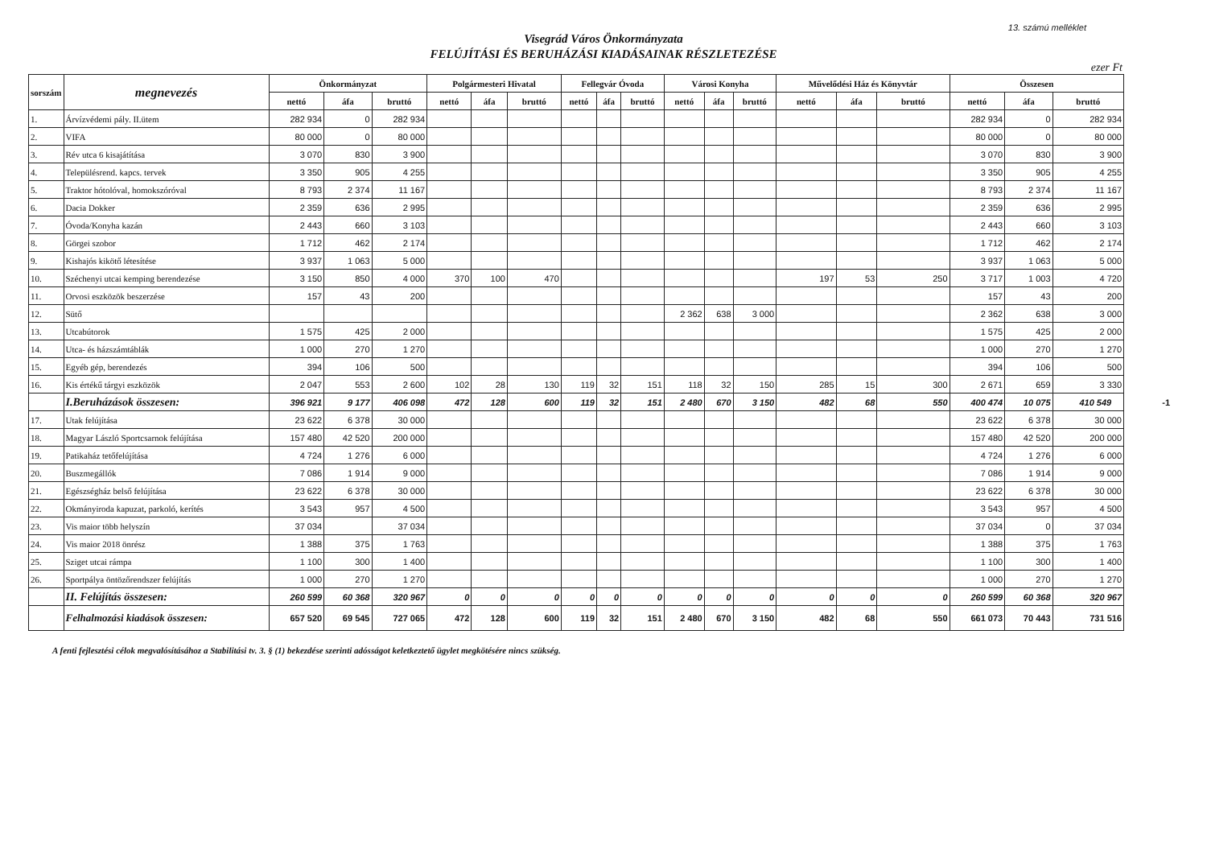13. számú melléklet
Visegrád Város Önkormányzata
FELÚJÍTÁSI ÉS BERUHÁZÁSI KIADÁSAINAK RÉSZLETEZÉSE
ezer Ft
| sorszám | megnevezés | Önkormányzat | | | Polgármesteri Hivatal | | | Fellegvár Óvoda | | | Városi Konyha | | | Művelődési Ház és Könyvtár | | | Összesen | | |
| --- | --- | --- | --- | --- | --- | --- | --- | --- | --- | --- | --- | --- | --- | --- | --- | --- | --- | --- | --- |
| | | nettó | áfa | bruttó | nettó | áfa | bruttó | nettó | áfa | bruttó | nettó | áfa | bruttó | nettó | áfa | bruttó | nettó | áfa | bruttó |
| 1. | Árvízvédemi pály. II.ütem | 282 934 | 0 | 282 934 | | | | | | | | | | | | | 282 934 | 0 | 282 934 |
| 2. | VIFA | 80 000 | 0 | 80 000 | | | | | | | | | | | | | 80 000 | 0 | 80 000 |
| 3. | Rév utca 6 kisajátítása | 3 070 | 830 | 3 900 | | | | | | | | | | | | | 3 070 | 830 | 3 900 |
| 4. | Településrend. kapcs. tervek | 3 350 | 905 | 4 255 | | | | | | | | | | | | | 3 350 | 905 | 4 255 |
| 5. | Traktor hótolóval, homokszóróval | 8 793 | 2 374 | 11 167 | | | | | | | | | | | | | 8 793 | 2 374 | 11 167 |
| 6. | Dacia Dokker | 2 359 | 636 | 2 995 | | | | | | | | | | | | | 2 359 | 636 | 2 995 |
| 7. | Óvoda/Konyha kazán | 2 443 | 660 | 3 103 | | | | | | | | | | | | | 2 443 | 660 | 3 103 |
| 8. | Görgei szobor | 1 712 | 462 | 2 174 | | | | | | | | | | | | | 1 712 | 462 | 2 174 |
| 9. | Kishajós kikötő létesítése | 3 937 | 1 063 | 5 000 | | | | | | | | | | | | | 3 937 | 1 063 | 5 000 |
| 10. | Széchenyi utcai kemping berendezése | 3 150 | 850 | 4 000 | 370 | 100 | 470 | | | | | | | 197 | 53 | 250 | 3 717 | 1 003 | 4 720 |
| 11. | Orvosi eszközök beszerzése | 157 | 43 | 200 | | | | | | | | | | | | | 157 | 43 | 200 |
| 12. | Sütő | | | | | | | | | | 2 362 | 638 | 3 000 | | | | 2 362 | 638 | 3 000 |
| 13. | Utcabútorok | 1 575 | 425 | 2 000 | | | | | | | | | | | | | 1 575 | 425 | 2 000 |
| 14. | Utca- és házszámtáblák | 1 000 | 270 | 1 270 | | | | | | | | | | | | | 1 000 | 270 | 1 270 |
| 15. | Egyéb gép, berendezés | 394 | 106 | 500 | | | | | | | | | | | | | 394 | 106 | 500 |
| 16. | Kis értékű tárgyi eszközök | 2 047 | 553 | 2 600 | 102 | 28 | 130 | 119 | 32 | 151 | 118 | 32 | 150 | 285 | 15 | 300 | 2 671 | 659 | 3 330 |
| | I.Beruházások összesen: | 396 921 | 9 177 | 406 098 | 472 | 128 | 600 | 119 | 32 | 151 | 2 480 | 670 | 3 150 | 482 | 68 | 550 | 400 474 | 10 075 | 410 549 -1 |
| 17. | Utak felújítása | 23 622 | 6 378 | 30 000 | | | | | | | | | | | | | 23 622 | 6 378 | 30 000 |
| 18. | Magyar László Sportcsarnok felújítása | 157 480 | 42 520 | 200 000 | | | | | | | | | | | | | 157 480 | 42 520 | 200 000 |
| 19. | Patikaház tetőfelújítása | 4 724 | 1 276 | 6 000 | | | | | | | | | | | | | 4 724 | 1 276 | 6 000 |
| 20. | Buszmegállók | 7 086 | 1 914 | 9 000 | | | | | | | | | | | | | 7 086 | 1 914 | 9 000 |
| 21. | Egészségház belső felújítása | 23 622 | 6 378 | 30 000 | | | | | | | | | | | | | 23 622 | 6 378 | 30 000 |
| 22. | Okmányiroda kapuzat, parkoló, kerítés | 3 543 | 957 | 4 500 | | | | | | | | | | | | | 3 543 | 957 | 4 500 |
| 23. | Vis maior több helyszín | 37 034 | | 37 034 | | | | | | | | | | | | | 37 034 | 0 | 37 034 |
| 24. | Vis maior 2018 önrész | 1 388 | 375 | 1 763 | | | | | | | | | | | | | 1 388 | 375 | 1 763 |
| 25. | Sziget utcai rámpa | 1 100 | 300 | 1 400 | | | | | | | | | | | | | 1 100 | 300 | 1 400 |
| 26. | Sportpálya öntözőrendszer felújítás | 1 000 | 270 | 1 270 | | | | | | | | | | | | | 1 000 | 270 | 1 270 |
| | II. Felújítás összesen: | 260 599 | 60 368 | 320 967 | 0 | 0 | 0 | 0 | 0 | 0 | 0 | 0 | 0 | 0 | 0 | 0 | 260 599 | 60 368 | 320 967 |
| | Felhalmozási kiadások összesen: | 657 520 | 69 545 | 727 065 | 472 | 128 | 600 | 119 | 32 | 151 | 2 480 | 670 | 3 150 | 482 | 68 | 550 | 661 073 | 70 443 | 731 516 |
A fenti fejlesztési célok megvalósításához a Stabilitási tv. 3. § (1) bekezdése szerinti adósságot keletkeztető ügylet megkötésére nincs szükség.